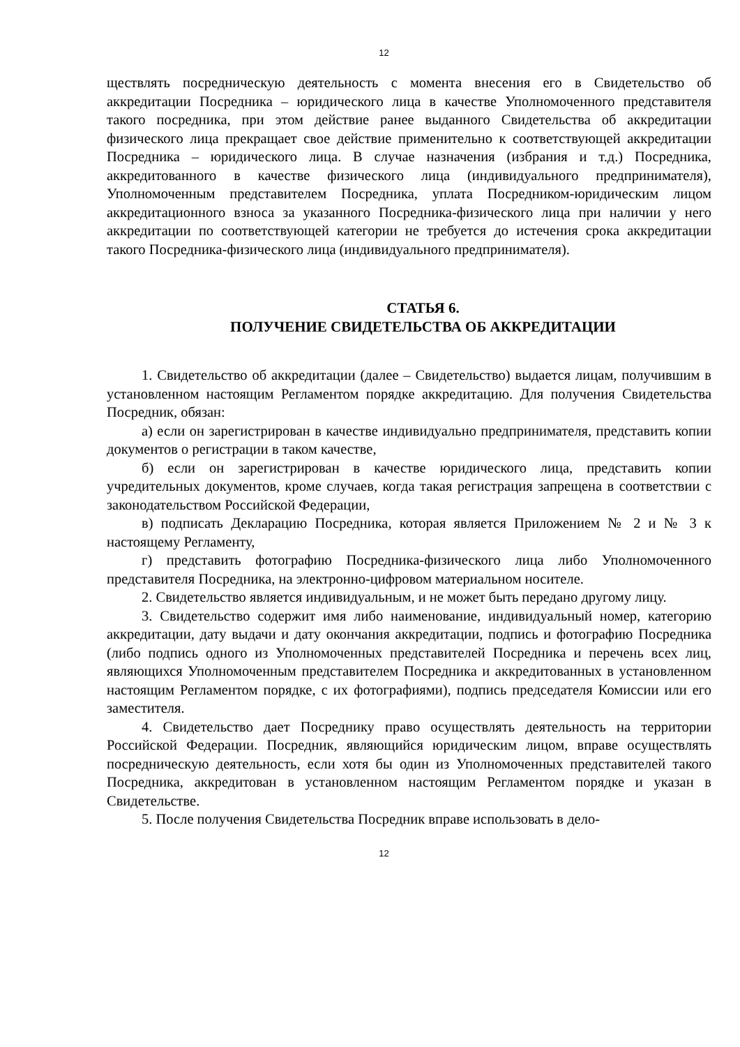12
ществлять посредническую деятельность с момента внесения его в Свидетельство об аккредитации Посредника – юридического лица в качестве Уполномоченного представителя такого посредника, при этом действие ранее выданного Свидетельства об аккредитации физического лица прекращает свое действие применительно к соответствующей аккредитации Посредника – юридического лица. В случае назначения (избрания и т.д.) Посредника, аккредитованного в качестве физического лица (индивидуального предпринимателя), Уполномоченным представителем Посредника, уплата Посредником-юридическим лицом аккредитационного взноса за указанного Посредника-физического лица при наличии у него аккредитации по соответствующей категории не требуется до истечения срока аккредитации такого Посредника-физического лица (индивидуального предпринимателя).
СТАТЬЯ 6.
ПОЛУЧЕНИЕ СВИДЕТЕЛЬСТВА ОБ АККРЕДИТАЦИИ
1. Свидетельство об аккредитации (далее – Свидетельство) выдается лицам, получившим в установленном настоящим Регламентом порядке аккредитацию. Для получения Свидетельства Посредник, обязан:
а) если он зарегистрирован в качестве индивидуально предпринимателя, представить копии документов о регистрации в таком качестве,
б) если он зарегистрирован в качестве юридического лица, представить копии учредительных документов, кроме случаев, когда такая регистрация запрещена в соответствии с законодательством Российской Федерации,
в) подписать Декларацию Посредника, которая является Приложением № 2 и № 3 к настоящему Регламенту,
г) представить фотографию Посредника-физического лица либо Уполномоченного представителя Посредника, на электронно-цифровом материальном носителе.
2. Свидетельство является индивидуальным, и не может быть передано другому лицу.
3. Свидетельство содержит имя либо наименование, индивидуальный номер, категорию аккредитации, дату выдачи и дату окончания аккредитации, подпись и фотографию Посредника (либо подпись одного из Уполномоченных представителей Посредника и перечень всех лиц, являющихся Уполномоченным представителем Посредника и аккредитованных в установленном настоящим Регламентом порядке, с их фотографиями), подпись председателя Комиссии или его заместителя.
4. Свидетельство дает Посреднику право осуществлять деятельность на территории Российской Федерации. Посредник, являющийся юридическим лицом, вправе осуществлять посредническую деятельность, если хотя бы один из Уполномоченных представителей такого Посредника, аккредитован в установленном настоящим Регламентом порядке и указан в Свидетельстве.
5. После получения Свидетельства Посредник вправе использовать в дело-
12